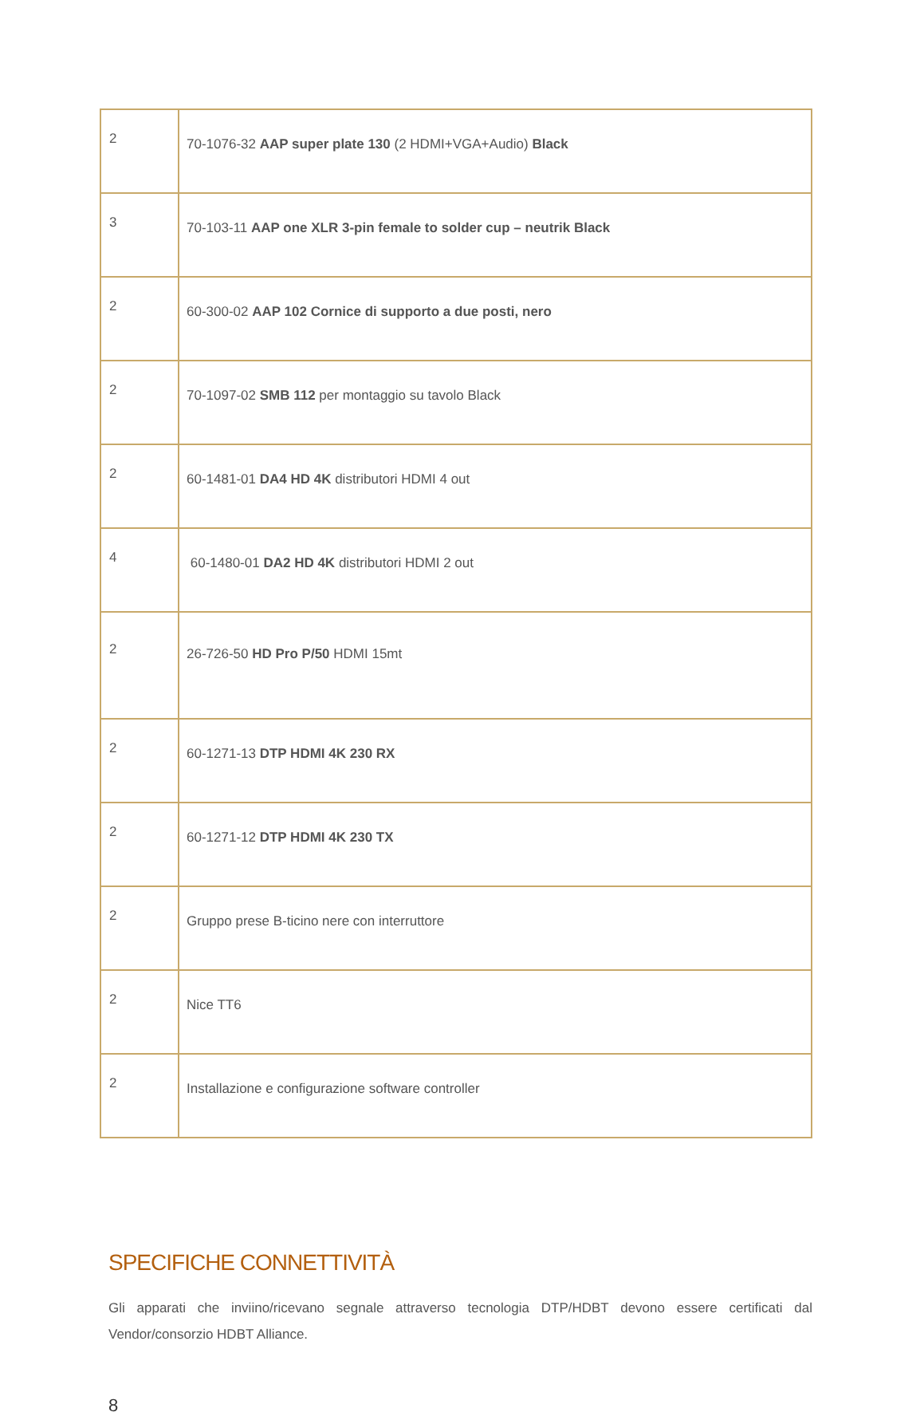| 2 | 70-1076-32 AAP super plate 130 (2 HDMI+VGA+Audio) Black |
| 3 | 70-103-11 AAP one XLR 3-pin female to solder cup – neutrik Black |
| 2 | 60-300-02 AAP 102 Cornice di supporto a due posti, nero |
| 2 | 70-1097-02 SMB 112 per montaggio su tavolo Black |
| 2 | 60-1481-01 DA4 HD 4K distributori HDMI 4 out |
| 4 | 60-1480-01 DA2 HD 4K distributori HDMI 2 out |
| 2 | 26-726-50 HD Pro P/50 HDMI 15mt |
| 2 | 60-1271-13 DTP HDMI 4K 230 RX |
| 2 | 60-1271-12 DTP HDMI 4K 230 TX |
| 2 | Gruppo prese B-ticino nere con interruttore |
| 2 | Nice TT6 |
| 2 | Installazione e configurazione software controller |
SPECIFICHE CONNETTIVITÀ
Gli apparati che inviino/ricevano segnale attraverso tecnologia DTP/HDBT devono essere certificati dal Vendor/consorzio HDBT Alliance.
8